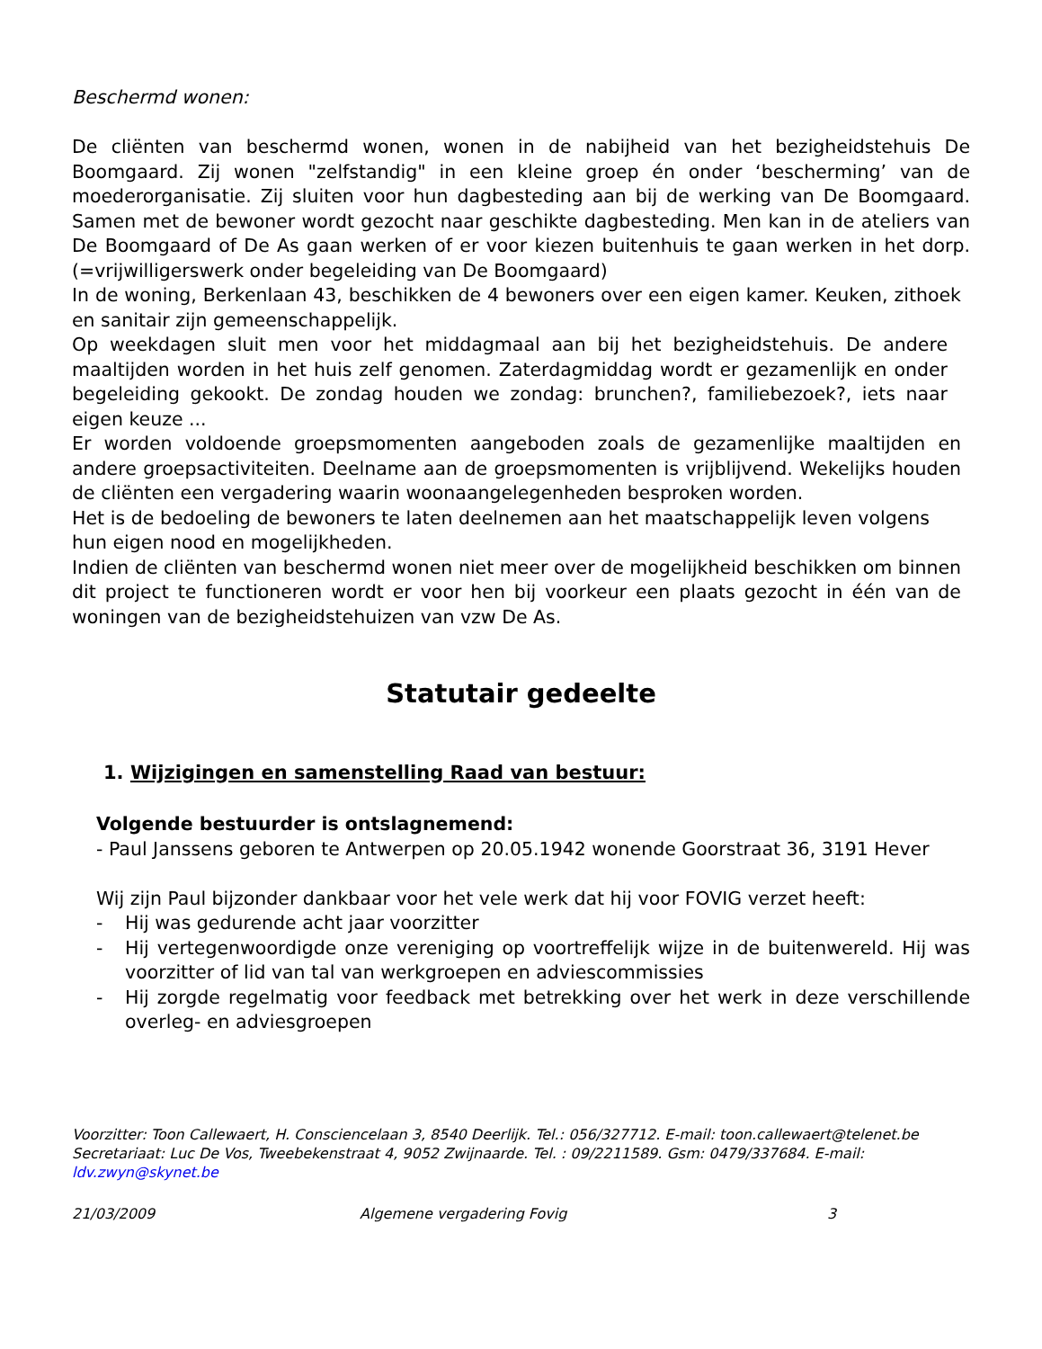Beschermd wonen:
De cliënten van beschermd wonen, wonen in de nabijheid van het bezigheidstehuis De Boomgaard. Zij wonen "zelfstandig" in een kleine groep én onder ‘bescherming’ van de moederorganisatie. Zij sluiten voor hun dagbesteding aan bij de werking van De Boomgaard. Samen met de bewoner wordt gezocht naar geschikte dagbesteding. Men kan in de ateliers van De Boomgaard of De As gaan werken of er voor kiezen buitenhuis te gaan werken in het dorp. (=vrijwilligerswerk onder begeleiding van De Boomgaard)
In de woning, Berkenlaan 43, beschikken de 4 bewoners over een eigen kamer. Keuken, zithoek en sanitair zijn gemeenschappelijk.
Op weekdagen sluit men voor het middagmaal aan bij het bezigheidstehuis. De andere maaltijden worden in het huis zelf genomen. Zaterdagmiddag wordt er gezamenlijk en onder begeleiding gekookt. De zondag houden we zondag: brunchen?, familiebezoek?, iets naar eigen keuze ...
Er worden voldoende groepsmomenten aangeboden zoals de gezamenlijke maaltijden en andere groepsactiviteiten. Deelname aan de groepsmomenten is vrijblijvend. Wekelijks houden de cliënten een vergadering waarin woonaangelegenheden besproken worden.
Het is de bedoeling de bewoners te laten deelnemen aan het maatschappelijk leven volgens hun eigen nood en mogelijkheden.
Indien de cliënten van beschermd wonen niet meer over de mogelijkheid beschikken om binnen dit project te functioneren wordt er voor hen bij voorkeur een plaats gezocht in één van de woningen van de bezigheidstehuizen van vzw De As.
Statutair gedeelte
1. Wijzigingen en samenstelling Raad van bestuur:
Volgende bestuurder is ontslagnemend:
- Paul Janssens geboren te Antwerpen op 20.05.1942 wonende Goorstraat 36, 3191 Hever
Wij zijn Paul bijzonder dankbaar voor het vele werk dat hij voor FOVIG verzet heeft:
- Hij was gedurende acht jaar voorzitter
- Hij vertegenwoordigde onze vereniging op voortreffelijk wijze in de buitenwereld. Hij was voorzitter of lid van tal van werkgroepen en adviescommissies
- Hij zorgde regelmatig voor feedback met betrekking over het werk in deze verschillende overleg- en adviesgroepen
Voorzitter: Toon Callewaert, H. Consciencelaan 3, 8540 Deerlijk. Tel.: 056/327712. E-mail: toon.callewaert@telenet.be
Secretariaat: Luc De Vos, Tweebekenstraat 4, 9052 Zwijnaarde. Tel. : 09/2211589. Gsm: 0479/337684. E-mail: ldv.zwyn@skynet.be
21/03/2009 Algemene vergadering Fovig 3